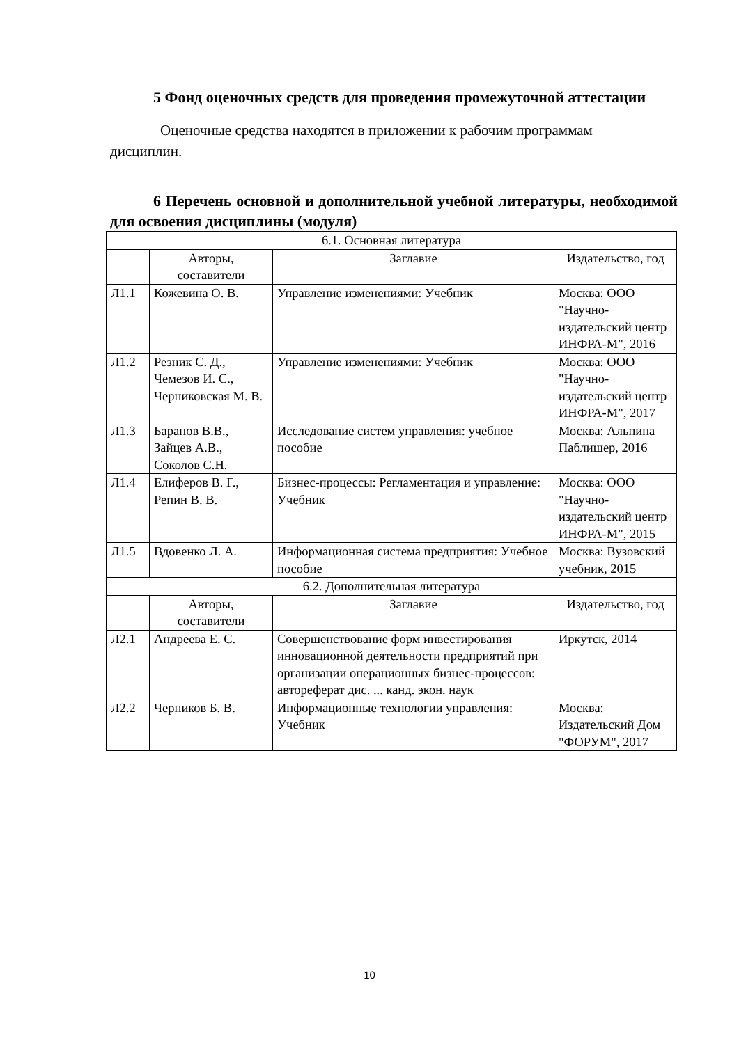5 Фонд оценочных средств для проведения промежуточной аттестации
Оценочные средства находятся в приложении к рабочим программам дисциплин.
6 Перечень основной и дополнительной учебной литературы, необходимой для освоения дисциплины (модуля)
| 6.1. Основная литература | | | |
| | Авторы, составители | Заглавие | Издательство, год |
| Л1.1 | Кожевина О. В. | Управление изменениями: Учебник | Москва: ООО "Научно-издательский центр ИНФРА-М", 2016 |
| Л1.2 | Резник С. Д., Чемезов И. С., Черниковская М. В. | Управление изменениями: Учебник | Москва: ООО "Научно-издательский центр ИНФРА-М", 2017 |
| Л1.3 | Баранов В.В., Зайцев А.В., Соколов С.Н. | Исследование систем управления: учебное пособие | Москва: Альпина Паблишер, 2016 |
| Л1.4 | Елиферов В. Г., Репин В. В. | Бизнес-процессы: Регламентация и управление: Учебник | Москва: ООО "Научно-издательский центр ИНФРА-М", 2015 |
| Л1.5 | Вдовенко Л. А. | Информационная система предприятия: Учебное пособие | Москва: Вузовский учебник, 2015 |
| 6.2. Дополнительная литература | | | |
| | Авторы, составители | Заглавие | Издательство, год |
| Л2.1 | Андреева Е. С. | Совершенствование форм инвестирования инновационной деятельности предприятий при организации операционных бизнес-процессов: автореферат дис. ... канд. экон. наук | Иркутск, 2014 |
| Л2.2 | Черников Б. В. | Информационные технологии управления: Учебник | Москва: Издательский Дом "ФОРУМ", 2017 |
10